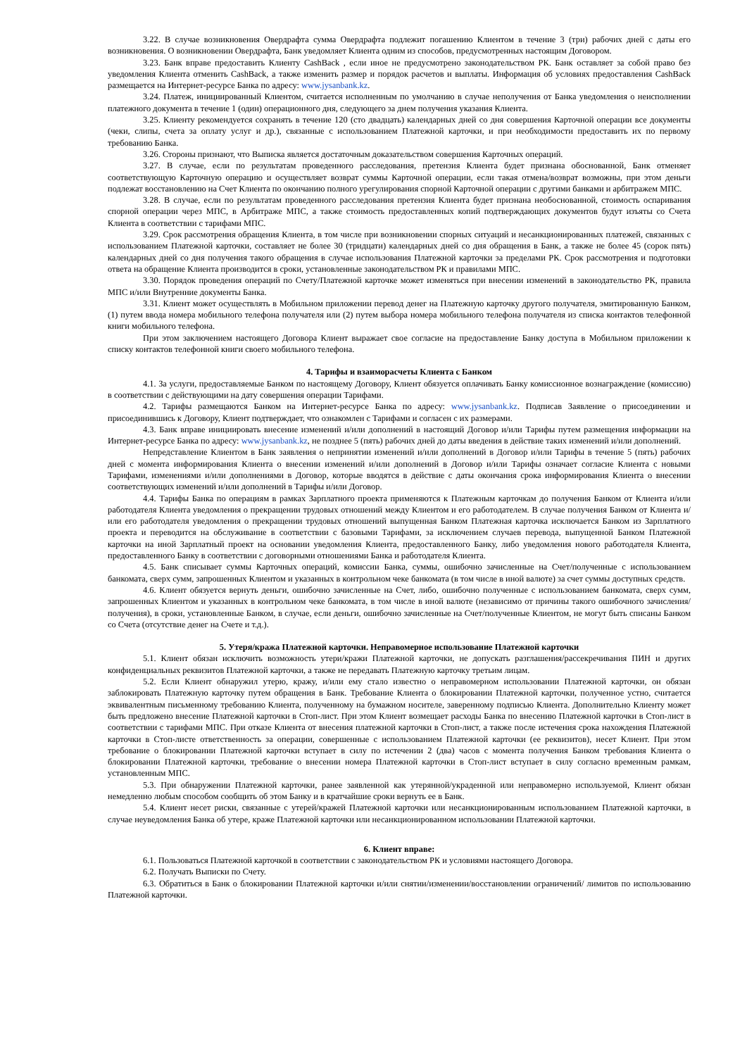3.22. В случае возникновения Овердрафта сумма Овердрафта подлежит погашению Клиентом в течение 3 (три) рабочих дней с даты его возникновения. О возникновении Овердрафта, Банк уведомляет Клиента одним из способов, предусмотренных настоящим Договором.
3.23. Банк вправе предоставить Клиенту CashBack , если иное не предусмотрено законодательством РК. Банк оставляет за собой право без уведомления Клиента отменить CashBack, а также изменить размер и порядок расчетов и выплаты. Информация об условиях предоставления CashBack размещается на Интернет-ресурсе Банка по адресу: www.jysanbank.kz.
3.24. Платеж, инициированный Клиентом, считается исполненным по умолчанию в случае неполучения от Банка уведомления о неисполнении платежного документа в течение 1 (один) операционного дня, следующего за днем получения указания Клиента.
3.25. Клиенту рекомендуется сохранять в течение 120 (сто двадцать) календарных дней со дня совершения Карточной операции все документы (чеки, слипы, счета за оплату услуг и др.), связанные с использованием Платежной карточки, и при необходимости предоставить их по первому требованию Банка.
3.26. Стороны признают, что Выписка является достаточным доказательством совершения Карточных операций.
3.27. В случае, если по результатам проведенного расследования, претензия Клиента будет признана обоснованной, Банк отменяет соответствующую Карточную операцию и осуществляет возврат суммы Карточной операции, если такая отмена/возврат возможны, при этом деньги подлежат восстановлению на Счет Клиента по окончанию полного урегулирования спорной Карточной операции с другими банками и арбитражем МПС.
3.28. В случае, если по результатам проведенного расследования претензия Клиента будет признана необоснованной, стоимость оспаривания спорной операции через МПС, в Арбитраже МПС, а также стоимость предоставленных копий подтверждающих документов будут изъяты со Счета Клиента в соответствии с тарифами МПС.
3.29. Срок рассмотрения обращения Клиента, в том числе при возникновении спорных ситуаций и несанкционированных платежей, связанных с использованием Платежной карточки, составляет не более 30 (тридцати) календарных дней со дня обращения в Банк, а также не более 45 (сорок пять) календарных дней со дня получения такого обращения в случае использования Платежной карточки за пределами РК. Срок рассмотрения и подготовки ответа на обращение Клиента производится в сроки, установленные законодательством РК и правилами МПС.
3.30. Порядок проведения операций по Счету/Платежной карточке может изменяться при внесении изменений в законодательство РК, правила МПС и/или Внутренние документы Банка.
3.31. Клиент может осуществлять в Мобильном приложении перевод денег на Платежную карточку другого получателя, эмитированную Банком, (1) путем ввода номера мобильного телефона получателя или (2) путем выбора номера мобильного телефона получателя из списка контактов телефонной книги мобильного телефона.
При этом заключением настоящего Договора Клиент выражает свое согласие на предоставление Банку доступа в Мобильном приложении к списку контактов телефонной книги своего мобильного телефона.
4. Тарифы и взаиморасчеты Клиента с Банком
4.1. За услуги, предоставляемые Банком по настоящему Договору, Клиент обязуется оплачивать Банку комиссионное вознаграждение (комиссию) в соответствии с действующими на дату совершения операции Тарифами.
4.2. Тарифы размещаются Банком на Интернет-ресурсе Банка по адресу: www.jysanbank.kz. Подписав Заявление о присоединении и присоединившись к Договору, Клиент подтверждает, что ознакомлен с Тарифами и согласен с их размерами.
4.3. Банк вправе инициировать внесение изменений и/или дополнений в настоящий Договор и/или Тарифы путем размещения информации на Интернет-ресурсе Банка по адресу: www.jysanbank.kz, не позднее 5 (пять) рабочих дней до даты введения в действие таких изменений и/или дополнений.
Непредставление Клиентом в Банк заявления о непринятии изменений и/или дополнений в Договор и/или Тарифы в течение 5 (пять) рабочих дней с момента информирования Клиента о внесении изменений и/или дополнений в Договор и/или Тарифы означает согласие Клиента с новыми Тарифами, изменениями и/или дополнениями в Договор, которые вводятся в действие с даты окончания срока информирования Клиента о внесении соответствующих изменений и/или дополнений в Тарифы и/или Договор.
4.4. Тарифы Банка по операциям в рамках Зарплатного проекта применяются к Платежным карточкам до получения Банком от Клиента и/или работодателя Клиента уведомления о прекращении трудовых отношений между Клиентом и его работодателем. В случае получения Банком от Клиента и/или его работодателя уведомления о прекращении трудовых отношений выпущенная Банком Платежная карточка исключается Банком из Зарплатного проекта и переводится на обслуживание в соответствии с базовыми Тарифами, за исключением случаев перевода, выпущенной Банком Платежной карточки на иной Зарплатный проект на основании уведомления Клиента, предоставленного Банку, либо уведомления нового работодателя Клиента, предоставленного Банку в соответствии с договорными отношениями Банка и работодателя Клиента.
4.5. Банк списывает суммы Карточных операций, комиссии Банка, суммы, ошибочно зачисленные на Счет/полученные с использованием банкомата, сверх сумм, запрошенных Клиентом и указанных в контрольном чеке банкомата (в том числе в иной валюте) за счет суммы доступных средств.
4.6. Клиент обязуется вернуть деньги, ошибочно зачисленные на Счет, либо, ошибочно полученные с использованием банкомата, сверх сумм, запрошенных Клиентом и указанных в контрольном чеке банкомата, в том числе в иной валюте (независимо от причины такого ошибочного зачисления/получения), в сроки, установленные Банком, в случае, если деньги, ошибочно зачисленные на Счет/полученные Клиентом, не могут быть списаны Банком со Счета (отсутствие денег на Счете и т.д.).
5. Утеря/кража Платежной карточки. Неправомерное использование Платежной карточки
5.1. Клиент обязан исключить возможность утери/кражи Платежной карточки, не допускать разглашения/рассекречивания ПИН и других конфиденциальных реквизитов Платежной карточки, а также не передавать Платежную карточку третьим лицам.
5.2. Если Клиент обнаружил утерю, кражу, и/или ему стало известно о неправомерном использовании Платежной карточки, он обязан заблокировать Платежную карточку путем обращения в Банк. Требование Клиента о блокировании Платежной карточки, полученное устно, считается эквивалентным письменному требованию Клиента, полученному на бумажном носителе, заверенному подписью Клиента. Дополнительно Клиенту может быть предложено внесение Платежной карточки в Стоп-лист. При этом Клиент возмещает расходы Банка по внесению Платежной карточки в Стоп-лист в соответствии с тарифами МПС. При отказе Клиента от внесения платежной карточки в Стоп-лист, а также после истечения срока нахождения Платежной карточки в Стоп-листе ответственность за операции, совершенные с использованием Платежной карточки (ее реквизитов), несет Клиент. При этом требование о блокировании Платежной карточки вступает в силу по истечении 2 (два) часов с момента получения Банком требования Клиента о блокировании Платежной карточки, требование о внесении номера Платежной карточки в Стоп-лист вступает в силу согласно временным рамкам, установленным МПС.
5.3. При обнаружении Платежной карточки, ранее заявленной как утерянной/украденной или неправомерно используемой, Клиент обязан немедленно любым способом сообщить об этом Банку и в кратчайшие сроки вернуть ее в Банк.
5.4. Клиент несет риски, связанные с утерей/кражей Платежной карточки или несанкционированным использованием Платежной карточки, в случае неуведомления Банка об утере, краже Платежной карточки или несанкционированном использовании Платежной карточки.
6. Клиент вправе:
6.1. Пользоваться Платежной карточкой в соответствии с законодательством РК и условиями настоящего Договора.
6.2. Получать Выписки по Счету.
6.3. Обратиться в Банк о блокировании Платежной карточки и/или снятии/изменении/восстановлении ограничений/ лимитов по использованию Платежной карточки.